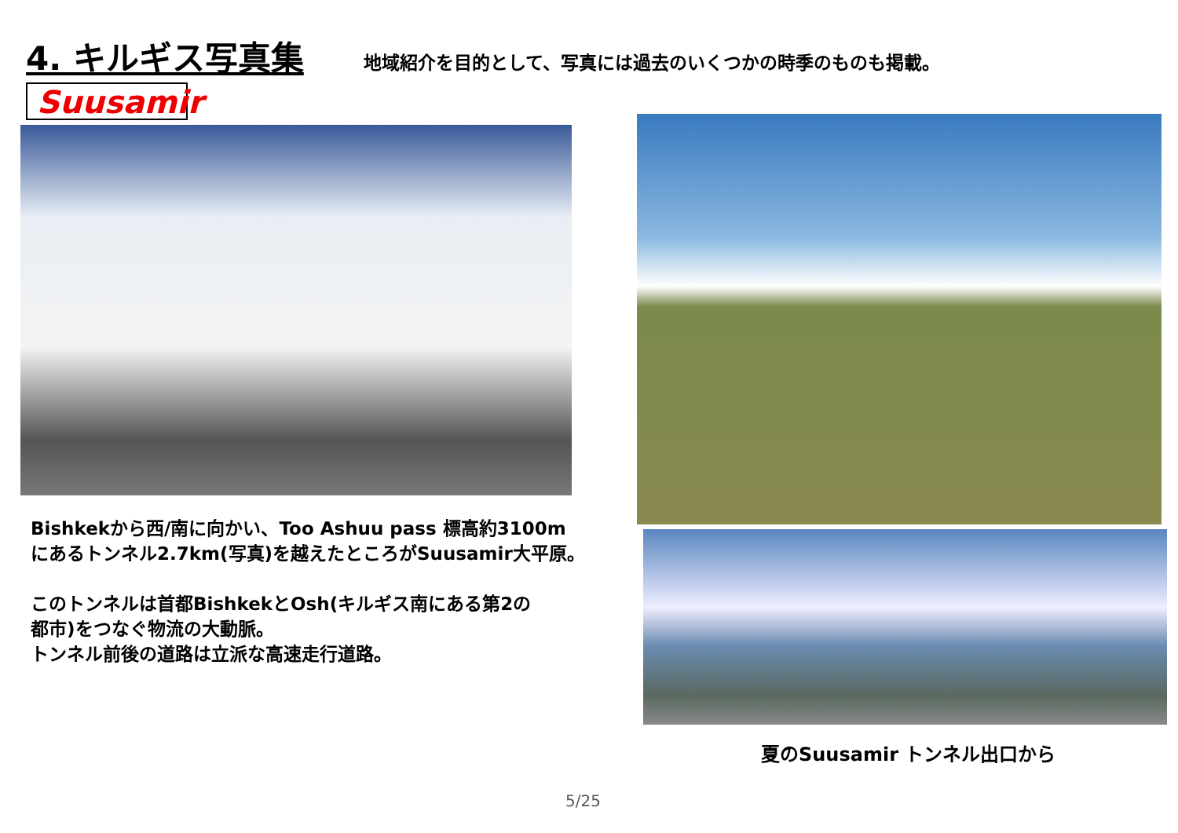4. キルギス写真集
地域紹介を目的として、写真には過去のいくつかの時季のものも掲載。
Suusamir
Bishkekから西/南に向かい、Too Ashuu pass 標高約3100m
にあるトンネル2.7km(写真)を越えたところがSuusamir大平原。
このトンネルは首都BishkekとOsh(キルギス南にある第2の
都市)をつなぐ物流の大動脈。
トンネル前後の道路は立派な高速走行道路。
夏のSuusamir トンネル出口から
5/25